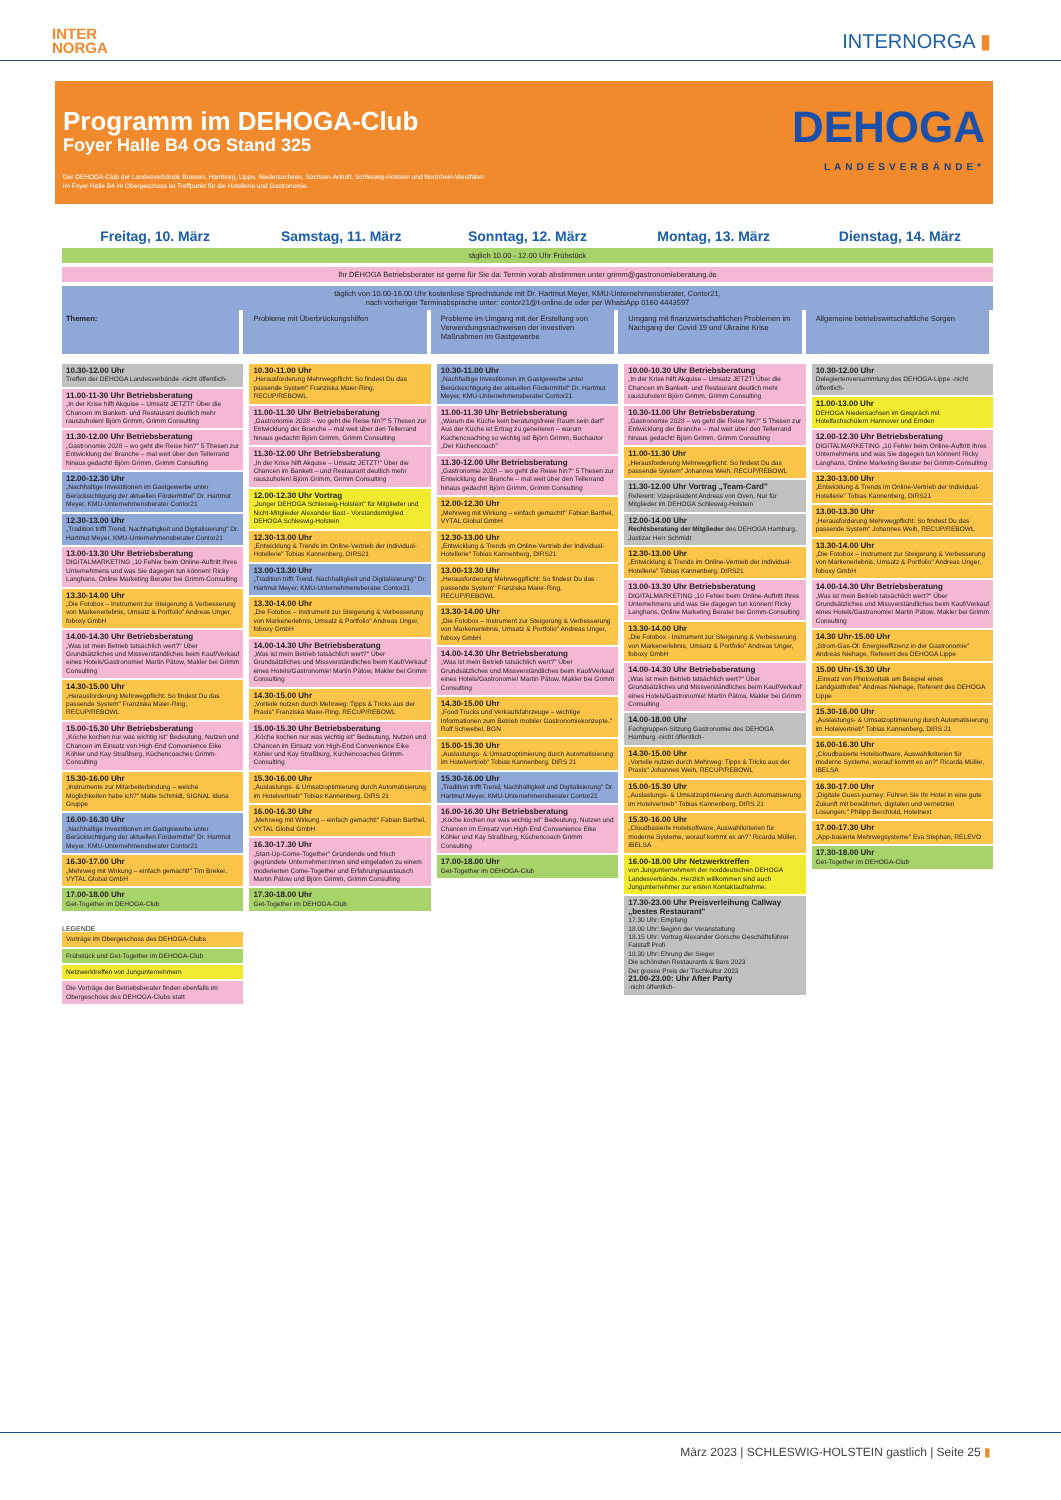INTER
NORGA
INTERNORGA ▮
Programm im DEHOGA-Club
Foyer Halle B4 OG Stand 325
Der DEHOGA-Club der Landesverbände Bremen, Hamburg, Lippe, Niedersachsen, Sachsen-Anhalt, Schleswig-Holstein und Nordrhein-Westfalen
im Foyer Halle B4 im Obergeschoss ist Treffpunkt für die Hotellerie und Gastronomie.
DEHOGA
LANDESVERBÄNDE*
Freitag, 10. März Samstag, 11. März Sonntag, 12. März Montag, 13. März Dienstag, 14. März
täglich 10.00 - 12.00 Uhr Frühstück
Ihr DEHOGA Betriebsberater ist gerne für Sie da: Termin vorab abstimmen unter grimm@gastronomieberatung.de
täglich von 10.00-16.00 Uhr kostenlose Sprechstunde mit Dr. Hartmut Meyer, KMU-Unternehmensberater, Contor21,
nach vorheriger Terminabsprache unter: contor21@t-online.de oder per WhatsApp 0160 4443597
Themen: Probleme mit Überbrückungshilfen
Probleme im Umgang mit der Erstellung von Verwendungsnachweisen der investiven Maßnahmen im Gastgewerbe
Umgang mit finanzwirtschaftlichen Problemen im Nachgang der Covid 19 und Ukraine Krise
Allgemeine betriebswirtschaftliche Sorgen
10.30-12.00 Uhr
Treffen der DEHOGA Landesverbände -nicht öffentlich-
11.00-11-30 Uhr Betriebsberatung
„In der Krise hilft Akquise – Umsatz JETZT!" Über die Chancen im Bankett- und Restaurant deutlich mehr rauszuholen! Björn Grimm, Grimm Consulting
11.30-12.00 Uhr Betriebsberatung
„Gastronomie 2028 – wo geht die Reise hin?" 5 Thesen zur Entwicklung der Branche – mal weit über den Tellerrand hinaus gedacht! Björn Grimm, Grimm Consulting
12.00-12.30 Uhr
„Nachhaltige Investitionen im Gastgewerbe unter Berücksichtigung der aktuellen Fördermittel" Dr. Hartmut Meyer, KMU-Unternehmensberater Contor21
12.30-13.00 Uhr
„Tradition trifft Trend, Nachhaltigkeit und Digitalisierung" Dr. Hartmut Meyer, KMU-Unternehmensberater Contor21
13.00-13.30 Uhr Betriebsberatung
DIGITALMARKETING „10 Fehler beim Online-Auftritt Ihres Unternehmens und was Sie dagegen tun können! Ricky Langhans, Online Marketing Berater bei Grimm-Consulting
13.30-14.00 Uhr
„Die Fotobox – Instrument zur Steigerung & Verbesserung von Markenerlebnis, Umsatz & Portfolio" Andreas Unger, foboxy GmbH
14.00-14.30 Uhr Betriebsberatung
„Was ist mein Betrieb tatsächlich wert?" Über Grundsätzliches und Missverständliches beim Kauf/Verkauf eines Hotels/Gastronomie! Martin Pätow, Makler bei Grimm Consulting
14.30-15.00 Uhr
„Herausforderung Mehrwegpflicht: So findest Du das passende System" Franziska Maier-Ring, RECUP/REBOWL
15.00-15.30 Uhr Betriebsberatung
„Köche kochen nur was wichtig ist" Bedeutung, Nutzen und Chancen im Einsatz von High-End Convenience Eike Köhler und Kay Straßburg, Küchencoaches Grimm-Consulting
15.30-16.00 Uhr
„Instrumente zur Mitarbeiterbindung – welche Möglichkeiten habe ich?" Malte Schmidt, SIGNAL Iduna Gruppe
16.00-16.30 Uhr
„Nachhaltige Investitionen im Gastgewerbe unter Berücksichtigung der aktuellen Fördermittel" Dr. Hartmut Meyer, KMU-Unternehmensberater Contor21
16.30-17.00 Uhr
„Mehrweg mit Wirkung – einfach gemacht!" Tim Breker, VYTAL Global GmbH
17.00-18.00 Uhr
Get-Together im DEHOGA-Club
LEGENDE
Vorträge im Obergeschoss des DEHOGA-Clubs
Frühstück und Get-Together im DEHOGA-Club
Netzwerktreffen von Jungunternehmern
Die Vorträge der Betriebsberater finden ebenfalls im Obergeschoss des DEHOGA-Clubs statt
10.30-11.00 Uhr
„Herausforderung Mehrwegpflicht: So findest Du das passende System" Franziska Maier-Ring, RECUP/REBOWL
11.00-11.30 Uhr Betriebsberatung
„Gastronomie 2028 – wo geht die Reise hin?" 5 Thesen zur Entwicklung der Branche – mal weit über den Tellerrand hinaus gedacht! Björn Grimm, Grimm Consulting
11.30-12.00 Uhr Betriebsberatung
„In der Krise hilft Akquise – Umsatz JETZT!" Über die Chancen im Bankett – und Restaurant deutlich mehr rauszuholen! Björn Grimm, Grimm Consulting
12.00-12.30 Uhr Vortrag
„Junger DEHOGA Schleswig-Holstein" für Mitglieder und Nicht-Mitglieder Alexander Bast - Vorstandsmitglied DEHOGA Schleswig-Holstein
12.30-13.00 Uhr
„Entwicklung & Trends im Online-Vertrieb der Individual-Hotellerie" Tobias Kannenberg, DIRS21
13.00-13.30 Uhr
„Tradition trifft Trend, Nachhaltigkeit und Digitalisierung" Dr. Hartmut Meyer, KMU-Unternehmensberater Contor21
13.30-14.00 Uhr
„Die Fotobox – Instrument zur Steigerung & Verbesserung von Markenerlebnis, Umsatz & Portfolio" Andreas Unger, foboxy GmbH
14.00-14.30 Uhr Betriebsberatung
„Was ist mein Betrieb tatsächlich wert?" Über Grundsätzliches und Missverständliches beim Kauf/Verkauf eines Hotels/Gastronomie! Martin Pätow, Makler bei Grimm Consulting
14.30-15.00 Uhr
„Vorteile nutzen durch Mehrweg: Tipps & Tricks aus der Praxis" Franziska Maier-Ring, RECUP/REBOWL
15.00-15.30 Uhr Betriebsberatung
„Köche kochen nur was wichtig ist" Bedeutung, Nutzen und Chancen im Einsatz von High-End Convenience Eike Köhler und Kay Straßburg, Küchencoaches Grimm-Consulting
15.30-16.00 Uhr
„Auslastungs- & Umsatzoptimierung durch Automatisierung im Hotelvertrieb" Tobias Kannenberg, DIRS 21
16.00-16.30 Uhr
„Mehrweg mit Wirkung – einfach gemacht!" Fabian Barthel, VYTAL Global GmbH
16.30-17.30 Uhr
„Start-Up-Come-Together" Gründende und frisch gegründete Unternehmer:innen sind eingeladen zu einem moderierten Come-Together und Erfahrungsaustausch Martin Pätow und Björn Grimm, Grimm Consulting
17.30-18.00 Uhr
Get-Together im DEHOGA-Club
10.30-11.00 Uhr
„Nachhaltige Investitionen im Gastgewerbe unter Berücksichtigung der aktuellen Fördermittel" Dr. Hartmut Meyer, KMU-Unternehmensberater Contor21
11.00-11.30 Uhr Betriebsberatung
„Warum die Küche kein beratungsfreier Raum sein darf" Aus der Küche ist Ertrag zu generieren – warum Küchencoaching so wichtig ist! Björn Grimm, Buchautor „Der Küchencoach"
11.30-12.00 Uhr Betriebsberatung
„Gastronomie 2028 – wo geht die Reise hin?" 5 Thesen zur Entwicklung der Branche – mal weit über den Tellerrand hinaus gedacht! Björn Grimm, Grimm Consulting
12.00-12.30 Uhr
„Mehrweg mit Wirkung – einfach gemacht!" Fabian Barthel, VYTAL Global GmbH
12.30-13.00 Uhr
„Entwicklung & Trends im Online-Vertrieb der Individual-Hotellerie" Tobias Kannenberg, DIRS21
13.00-13.30 Uhr
„Herausforderung Mehrwegpflicht: So findest Du das passende System" Franziska Maier-Ring, RECUP/REBOWL
13.30-14.00 Uhr
„Die Fotobox – Instrument zur Steigerung & Verbesserung von Markenerlebnis, Umsatz & Portfolio" Andreas Unger, foboxy GmbH
14.00-14.30 Uhr Betriebsberatung
„Was ist mein Betrieb tatsächlich wert?" Über Grundsätzliches und Missverständliches beim Kauf/Verkauf eines Hotels/Gastronomie! Martin Pätow, Makler bei Grimm Consulting
14.30-15.00 Uhr
„Food Trucks und Verkaufsfahrzeuge – wichtige Informationen zum Betrieb mobiler Gastronomiekonzepte." Rolf Schwebel, BGN
15.00-15.30 Uhr
„Auslastungs- & Umsatzoptimierung durch Automatisierung im Hotelvertrieb" Tobias Kannenberg, DIRS 21
15.30-16.00 Uhr
„Tradition trifft Trend, Nachhaltigkeit und Digitalisierung" Dr. Hartmut Meyer, KMU-Unternehmensberater Contor21
16.00-16.30 Uhr Betriebsberatung
„Köche kochen nur was wichtig ist" Bedeutung, Nutzen und Chancen im Einsatz von High-End Convenience Eike Köhler und Kay Straßburg, Küchencoach Grimm Consulting
17.00-18.00 Uhr
Get-Together im DEHOGA-Club
10.00-10.30 Uhr Betriebsberatung
„In der Krise hilft Akquise – Umsatz JETZT! Über die Chancen im Bankett- und Restaurant deutlich mehr rauszuholen! Björn Grimm, Grimm Consulting
10.30-11.00 Uhr Betriebsberatung
„Gastronomie 2028 – wo geht die Reise hin?" 5 Thesen zur Entwicklung der Branche – mal weit über den Tellerrand hinaus gedacht! Björn Grimm, Grimm Consulting
11.00-11.30 Uhr
„Herausforderung Mehrwegpflicht: So findest Du das passende System" Johannes Weih, RECUP/REBOWL
11.30-12.00 Uhr Vortrag „Team-Card"
Referent: Vizepräsident Andreas von Oven, Nur für Mitglieder im DEHOGA Schleswig-Holstein
12.00-14.00 Uhr
Rechtsberatung der Mitglieder des DEHOGA Hamburg, Justizar Herr Schmidt
12.30-13.00 Uhr
„Entwicklung & Trends im Online-Vertrieb der Individual-Hotellerie" Tobias Kannenberg, DIRS21
13.00-13.30 Uhr Betriebsberatung
DIGITALMARKETING „10 Fehler beim Online-Auftritt Ihres Unternehmens und was Sie dagegen tun können! Ricky Langhans, Online Marketing Berater bei Grimm-Consulting
13.30-14.00 Uhr
„Die Fotobox - Instrument zur Steigerung & Verbesserung von Markenerlebnis, Umsatz & Portfolio" Andreas Unger, foboxy GmbH
14.00-14.30 Uhr Betriebsberatung
„Was ist mein Betrieb tatsächlich wert?" Über Grundsätzliches und Missverständliches beim Kauf/Verkauf eines Hotels/Gastronomie! Martin Pätow, Makler bei Grimm Consulting
14.00-18.00 Uhr
Fachgruppen-Sitzung Gastronomie des DEHOGA Hamburg -nicht öffentlich-
14.30-15.00 Uhr
„Vorteile nutzen durch Mehrweg: Tipps & Tricks aus der Praxis" Johannes Weih, RECUP/REBOWL
15.00-15.30 Uhr
„Auslastungs- & Umsatzoptimierung durch Automatisierung im Hotelvertrieb" Tobias Kannenberg, DIRS 21
15.30-16.00 Uhr
„Cloudbasierte Hotelsoftware, Auswahlkriterien für moderne Systeme, worauf kommt es an?" Ricarda Müller, IBELSA
16.00-18.00 Uhr Netzwerktreffen
von Jungunternehmern der norddeutschen DEHOGA Landesverbände. Herzlich willkommen sind auch Jungunternehmer zur ersten Kontaktaufnahme.
17.30-23.00 Uhr Preisverleihung Callway „bestes Restaurant"
17.30 Uhr: Empfang
18.00 Uhr: Beginn der Veranstaltung
18.15 Uhr: Vortrag Alexander Gorsche Geschäftsführer Falstaff Profi
18.30 Uhr: Ehrung der Sieger
Die schönsten Restaurants & Bars 2023
Der grosse Preis der Tischkultur 2023
21.00-23.00: Uhr After Party
-nicht öffentlich-
10.30-12.00 Uhr
Delegiertenversammlung des DEHOGA-Lippe -nicht öffentlich-
11.00-13.00 Uhr
DEHOGA Niedersachsen im Gespräch mit Hotelfachschülern Hannover und Emden
12.00-12.30 Uhr Betriebsberatung
DIGITALMARKETING „10 Fehler beim Online-Auftritt Ihres Unternehmens und was Sie dagegen tun können! Ricky Langhans, Online Marketing Berater bei Grimm-Consulting
12.30-13.00 Uhr
„Entwicklung & Trends im Online-Vertrieb der Individual-Hotellerie" Tobias Kannenberg, DIRS21
13.00-13.30 Uhr
„Herausforderung Mehrwegpflicht: So findest Du das passende System" Johannes Weih, RECUP/REBOWL
13.30-14.00 Uhr
„Die Fotobox – Instrument zur Steigerung & Verbesserung von Markenerlebnis, Umsatz & Portfolio" Andreas Unger, foboxy GmbH
14.00-14.30 Uhr Betriebsberatung
„Was ist mein Betrieb tatsächlich wert?" Über Grundsätzliches und Missverständliches beim Kauf/Verkauf eines Hotels/Gastronomie! Martin Pätow, Makler bei Grimm Consulting
14.30 Uhr-15.00 Uhr
„Strom-Gas-Öl: Energieeffizienz in der Gastronomie" Andreas Niehage, Referent des DEHOGA Lippe
15.00 Uhr-15.30 Uhr
„Einsatz von Photovoltaik am Beispiel eines Landgasthofes" Andreas Niehage, Referent des DEHOGA Lippe
15.30-16.00 Uhr
„Auslastungs- & Umsatzoptimierung durch Automatisierung im Hotelvertrieb" Tobias Kannenberg, DIRS 21
16.00-16.30 Uhr
„Cloudbasierte Hotelsoftware, Auswahlkriterien für moderne Systeme, worauf kommt es an?" Ricarda Müller, IBELSA
16.30-17.00 Uhr
„Digitale Guest-journey: Führen Sie Ihr Hotel in eine gute Zukunft mit bewährten, digitalen und vernetzten Lösungen." Philipp Berchtold, Hotelnext
17.00-17.30 Uhr
„App-basierte Mehrwegsysteme" Eva Stephan, RELEVO
17.30-18.00 Uhr
Get-Together im DEHOGA-Club
März 2023 | SCHLESWIG-HOLSTEIN gastlich | Seite 25 ▮